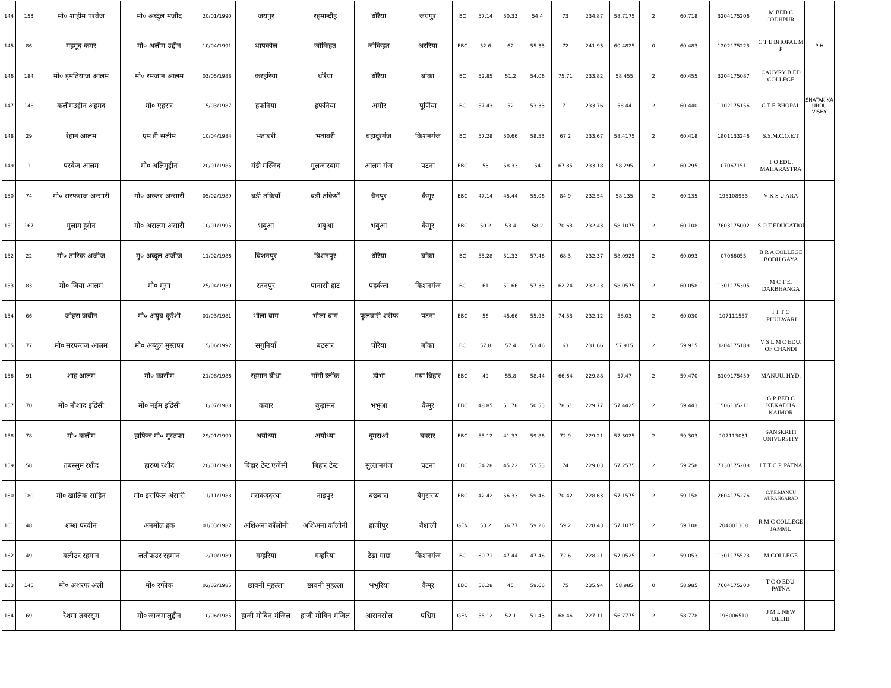| 144 | 153 | मो० शाहीम परवेज | मो० अब्दुल मजीद | 20/01/1990 | जयपुर | रहमान्दीह | धोरैया | जयपुर | BC | 57.14 | 50.33 | 54.4 | 73 | 234.87 | 58.7175 | 2 | 60.718 | 3204175206 | M BED C JODHPUR | |
| 145 | 86 | महमूद कमर | मो० अलीम उद्दीन | 10/04/1991 | थापकोल | जोकिहत | जोकिहत | अररिया | EBC | 52.6 | 62 | 55.33 | 72 | 241.93 | 60.4825 | 0 | 60.483 | 1202175223 | C T E BHOPAL M P | P H |
| 146 | 184 | मो० इमतियाज आलम | मो० रमजान आलम | 03/05/1988 | करहरिया | धोरैया | धोरैया | बांका | BC | 52.85 | 51.2 | 54.06 | 75.71 | 233.82 | 58.455 | 2 | 60.455 | 3204175087 | CAUVRY B.ED COLLEGE | |
| 147 | 148 | कलीमउद्दीन अहमद | मो० एहरार | 15/03/1987 | हफनिया | हफनिया | अमौर | पूर्णिया | BC | 57.43 | 52 | 53.33 | 71 | 233.76 | 58.44 | 2 | 60.440 | 1102175156 | C T E BHOPAL | SNATAK KA URDU VISHY |
| 148 | 29 | रेहान आलम | एम डी सलीम | 10/04/1984 | भताबरी | भताबरी | बहादुरगंज | किशनगंज | BC | 57.28 | 50.66 | 58.53 | 67.2 | 233.67 | 58.4175 | 2 | 60.418 | 1801133246 | S.S.M.C.O.E.T | |
| 149 | 1 | परवेज आलम | मो० अलिमुद्दीन | 20/01/1985 | मंडी मस्जिद | गुलजारबाग | आलम गंज | पटना | EBC | 53 | 58.33 | 54 | 67.85 | 233.18 | 58.295 | 2 | 60.295 | 07067151 | T O EDU. MAHARASTRA | |
| 150 | 74 | मो० सरफराज अन्सारी | मो० अख्तर अन्सारी | 05/02/1989 | बड़ी तकियाँ | बड़ी तकियाँ | चैनपुर | कैमूर | EBC | 47.14 | 45.44 | 55.06 | 84.9 | 232.54 | 58.135 | 2 | 60.135 | 195108953 | V K S U ARA | |
| 151 | 167 | गुलाम हुसैन | मो० असलम अंसारी | 10/01/1995 | भबुआ | भबुआ | भबुआ | कैमूर | EBC | 50.2 | 53.4 | 58.2 | 70.63 | 232.43 | 58.1075 | 2 | 60.108 | 7603175002 | S.O.T.EDUCATION | |
| 152 | 22 | मो० तारिक अजीज | मु० अब्दुल अजीज | 11/02/1986 | बिशनपुर | बिशनपुर | धोरैया | बाँका | BC | 55.28 | 51.33 | 57.46 | 68.3 | 232.37 | 58.0925 | 2 | 60.093 | 07066055 | B R A COLLEGE BODH GAYA | |
| 153 | 83 | मो० जिया आलम | मो० मूसा | 25/04/1989 | रतनपुर | पानासी हाट | पहर्कत्ता | किशनगंज | BC | 61 | 51.66 | 57.33 | 62.24 | 232.23 | 58.0575 | 2 | 60.058 | 1301175305 | M C T E. DARBHANGA | |
| 154 | 66 | जोहरा जबीन | मो० अयुब कुरैशी | 01/03/1981 | भौला बाग | भौला बाग | फुलवारी शरीफ | पटना | EBC | 56 | 45.66 | 55.93 | 74.53 | 232.12 | 58.03 | 2 | 60.030 | 107111557 | I T T C .PHULWARI | |
| 155 | 77 | मो० सरफराज आलम | मो० अब्दुल मुस्तफा | 15/06/1992 | सगुनियाँ | बटसार | घोरैया | बाँका | BC | 57.8 | 57.4 | 53.46 | 63 | 231.66 | 57.915 | 2 | 59.915 | 3204175188 | V S L M C EDU. OF CHANDI | |
| 156 | 91 | शाह आलम | मो० कासीम | 21/08/1986 | रहमान बीधा | गाँगी ब्लॉक | डोभा | गया बिहार | EBC | 49 | 55.8 | 58.44 | 66.64 | 229.88 | 57.47 | 2 | 59.470 | 8109175459 | MANUU. HYD. | |
| 157 | 70 | मो० नौशाद इद्रिसी | मो० नईम इद्रिसी | 10/07/1988 | कवार | कुड़ासन | भभुआ | कैमूर | EBC | 48.85 | 51.78 | 50.53 | 78.61 | 229.77 | 57.4425 | 2 | 59.443 | 1506135211 | G P BED C KEKADHA KAIMOR | |
| 158 | 78 | मो० कलीम | हाफिज मो० मुस्तफा | 29/01/1990 | अयोध्या | अयोध्या | दुमराओं | बक्सर | EBC | 55.12 | 41.33 | 59.86 | 72.9 | 229.21 | 57.3025 | 2 | 59.303 | 107113031 | SANSKRITI UNIVERSITY | |
| 159 | 58 | तबस्सुम रशीद | हारुण रशीद | 20/01/1988 | बिहार टेन्ट एजेंसी | बिहार टेन्ट | सुल्तानगंज | पटना | EBC | 54.28 | 45.22 | 55.53 | 74 | 229.03 | 57.2575 | 2 | 59.258 | 7130175208 | I T T C P. PATNA | |
| 160 | 180 | मो० खालिक साहिन | मो० इराफिल अंसारी | 11/11/1988 | मसकंददरघा | नाइपुर | बछवारा | बेगुसराय | EBC | 42.42 | 56.33 | 59.46 | 70.42 | 228.63 | 57.1575 | 2 | 59.158 | 2604175276 | C.T.E.MANUU AURANGABAD | |
| 161 | 48 | शम्श परवीन | अनमोल हक | 01/03/1982 | अशिअना कॉलोनी | अशिअना कॉलोनी | हाजीपुर | वैशाली | GEN | 53.2 | 56.77 | 59.26 | 59.2 | 228.43 | 57.1075 | 2 | 59.108 | 204001308 | R M C COLLEGE JAMMU | |
| 162 | 49 | वलीउर रहमान | लतीफउर रहमान | 12/10/1989 | गम्हरिया | गम्हरिया | टेढ़ा गाछ | किशनगंज | BC | 60.71 | 47.44 | 47.46 | 72.6 | 228.21 | 57.0525 | 2 | 59.053 | 1301175523 | M COLLEGE | |
| 163 | 145 | मो० अशरफ अली | मो० रफीक | 02/02/1985 | छावनी मुहल्ला | छावनी मुहल्ला | भभूरिया | कैमूर | EBC | 56.28 | 45 | 59.66 | 75 | 235.94 | 58.985 | 0 | 58.985 | 7604175200 | T C O EDU. PATNA | |
| 164 | 69 | रेशमा तबस्सुम | मो० जाजमालुद्दीन | 10/06/1985 | हाजी मोबिन मंजिल | हाजी मोबिन मंजिल | आसनसोल | पश्चिम | GEN | 55.12 | 52.1 | 51.43 | 68.46 | 227.11 | 56.7775 | 2 | 58.778 | 196006510 | J M I. NEW DELHI | |